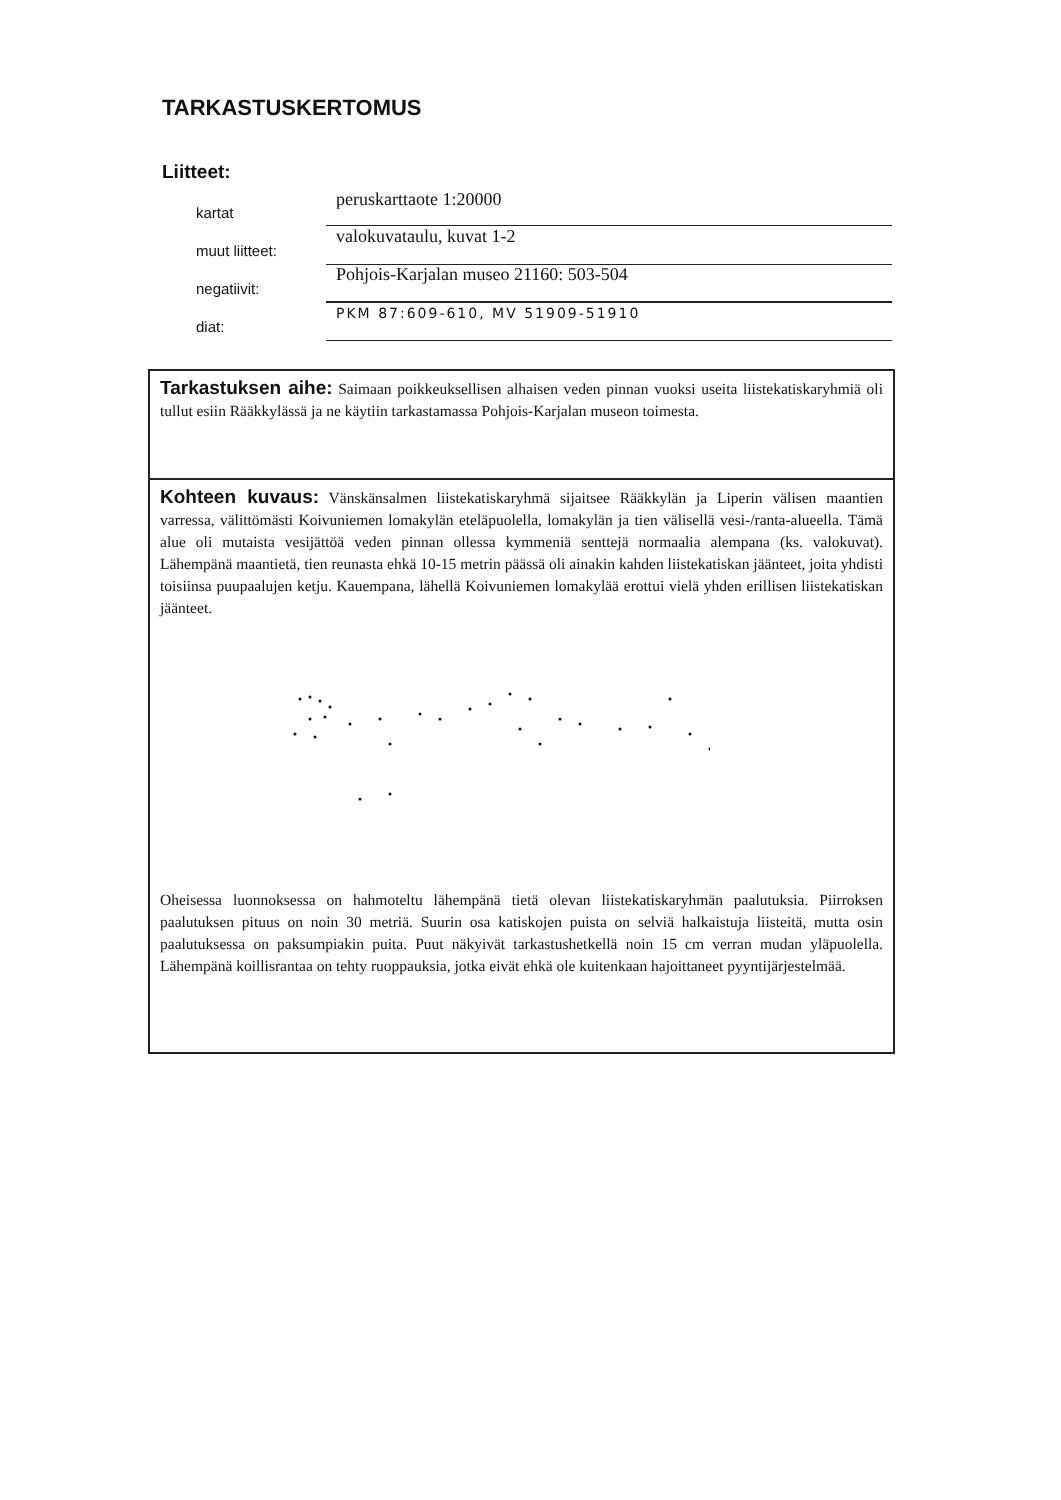TARKASTUSKERTOMUS
Liitteet:
kartat
peruskarttaote 1:20000
muut liitteet:
valokuvataulu, kuvat 1-2
negatiivit:
Pohjois-Karjalan museo 21160: 503-504
diat:
PKM 87:609-610, MV 51909-51910
Tarkastuksen aihe: Saimaan poikkeuksellisen alhaisen veden pinnan vuoksi useita liistekatiskaryhmiä oli tullut esiin Rääkkylässä ja ne käytiin tarkastamassa Pohjois-Karjalan museon toimesta.
Kohteen kuvaus: Vänskänsalmen liistekatiskaryhmä sijaitsee Rääkkylän ja Liperin välisen maantien varressa, välittömästi Koivuniemen lomakylän eteläpuolella, lomakylän ja tien välisellä vesi-/ranta-alueella. Tämä alue oli mutaista vesijättöä veden pinnan ollessa kymmeniä senttejä normaalia alempana (ks. valokuvat). Lähempänä maantietä, tien reunasta ehkä 10-15 metrin päässä oli ainakin kahden liistekatiskan jäänteet, joita yhdisti toisiinsa puupaalujen ketju. Kauempana, lähellä Koivuniemen lomakylää erottui vielä yhden erillisen liistekatiskan jäänteet. Oheisessa luonnoksessa on hahmoteltu lähempänä tietä olevan liistekatiskaryhmän paalutuksia. Piirroksen paalutuksen pituus on noin 30 metriä. Suurin osa katiskojen puista on selviä halkaistuja liisteitä, mutta osin paalutuksessa on paksumpiakin puita. Puut näkyivät tarkastushetkellä noin 15 cm verran mudan yläpuolella. Lähempänä koillisrantaa on tehty ruoppauksia, jotka eivät ehkä ole kuitenkaan hajoittaneet pyyntijärjestelmää.